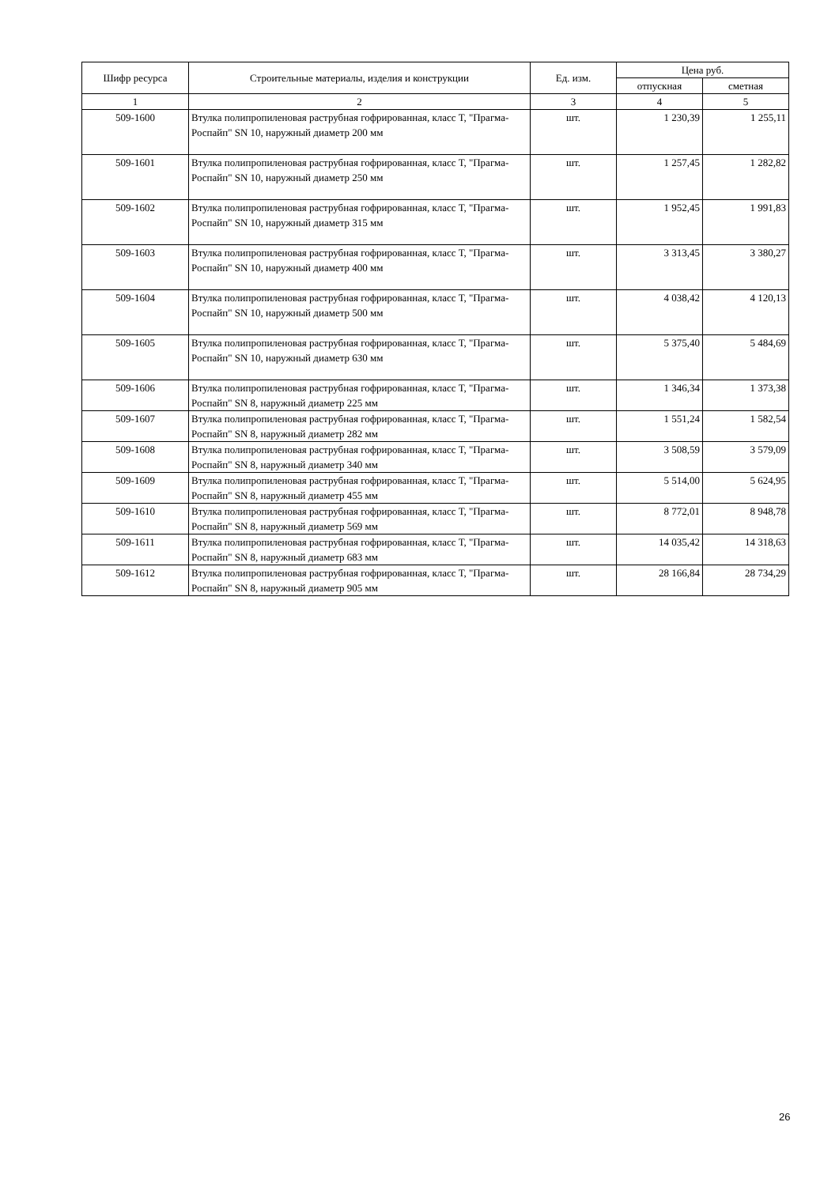| Шифр ресурса | Строительные материалы, изделия и конструкции | Ед. изм. | Цена руб. | |
| --- | --- | --- | --- | --- |
| | | | отпускная | сметная |
| 1 | 2 | 3 | 4 | 5 |
| 509-1600 | Втулка полипропиленовая раструбная гофрированная, класс Т, "Прагма-Роспайп" SN 10, наружный диаметр 200 мм | шт. | 1 230,39 | 1 255,11 |
| 509-1601 | Втулка полипропиленовая раструбная гофрированная, класс Т, "Прагма-Роспайп" SN 10, наружный диаметр 250 мм | шт. | 1 257,45 | 1 282,82 |
| 509-1602 | Втулка полипропиленовая раструбная гофрированная, класс Т, "Прагма-Роспайп" SN 10, наружный диаметр 315 мм | шт. | 1 952,45 | 1 991,83 |
| 509-1603 | Втулка полипропиленовая раструбная гофрированная, класс Т, "Прагма-Роспайп" SN 10, наружный диаметр 400 мм | шт. | 3 313,45 | 3 380,27 |
| 509-1604 | Втулка полипропиленовая раструбная гофрированная, класс Т, "Прагма-Роспайп" SN 10, наружный диаметр 500 мм | шт. | 4 038,42 | 4 120,13 |
| 509-1605 | Втулка полипропиленовая раструбная гофрированная, класс Т, "Прагма-Роспайп" SN 10, наружный диаметр 630 мм | шт. | 5 375,40 | 5 484,69 |
| 509-1606 | Втулка полипропиленовая раструбная гофрированная, класс Т, "Прагма-Роспайп" SN 8, наружный диаметр 225 мм | шт. | 1 346,34 | 1 373,38 |
| 509-1607 | Втулка полипропиленовая раструбная гофрированная, класс Т, "Прагма-Роспайп" SN 8, наружный диаметр 282 мм | шт. | 1 551,24 | 1 582,54 |
| 509-1608 | Втулка полипропиленовая раструбная гофрированная, класс Т, "Прагма-Роспайп" SN 8, наружный диаметр 340 мм | шт. | 3 508,59 | 3 579,09 |
| 509-1609 | Втулка полипропиленовая раструбная гофрированная, класс Т, "Прагма-Роспайп" SN 8, наружный диаметр 455 мм | шт. | 5 514,00 | 5 624,95 |
| 509-1610 | Втулка полипропиленовая раструбная гофрированная, класс Т, "Прагма-Роспайп" SN 8, наружный диаметр 569 мм | шт. | 8 772,01 | 8 948,78 |
| 509-1611 | Втулка полипропиленовая раструбная гофрированная, класс Т, "Прагма-Роспайп" SN 8, наружный диаметр 683 мм | шт. | 14 035,42 | 14 318,63 |
| 509-1612 | Втулка полипропиленовая раструбная гофрированная, класс Т, "Прагма-Роспайп" SN 8, наружный диаметр 905 мм | шт. | 28 166,84 | 28 734,29 |
26